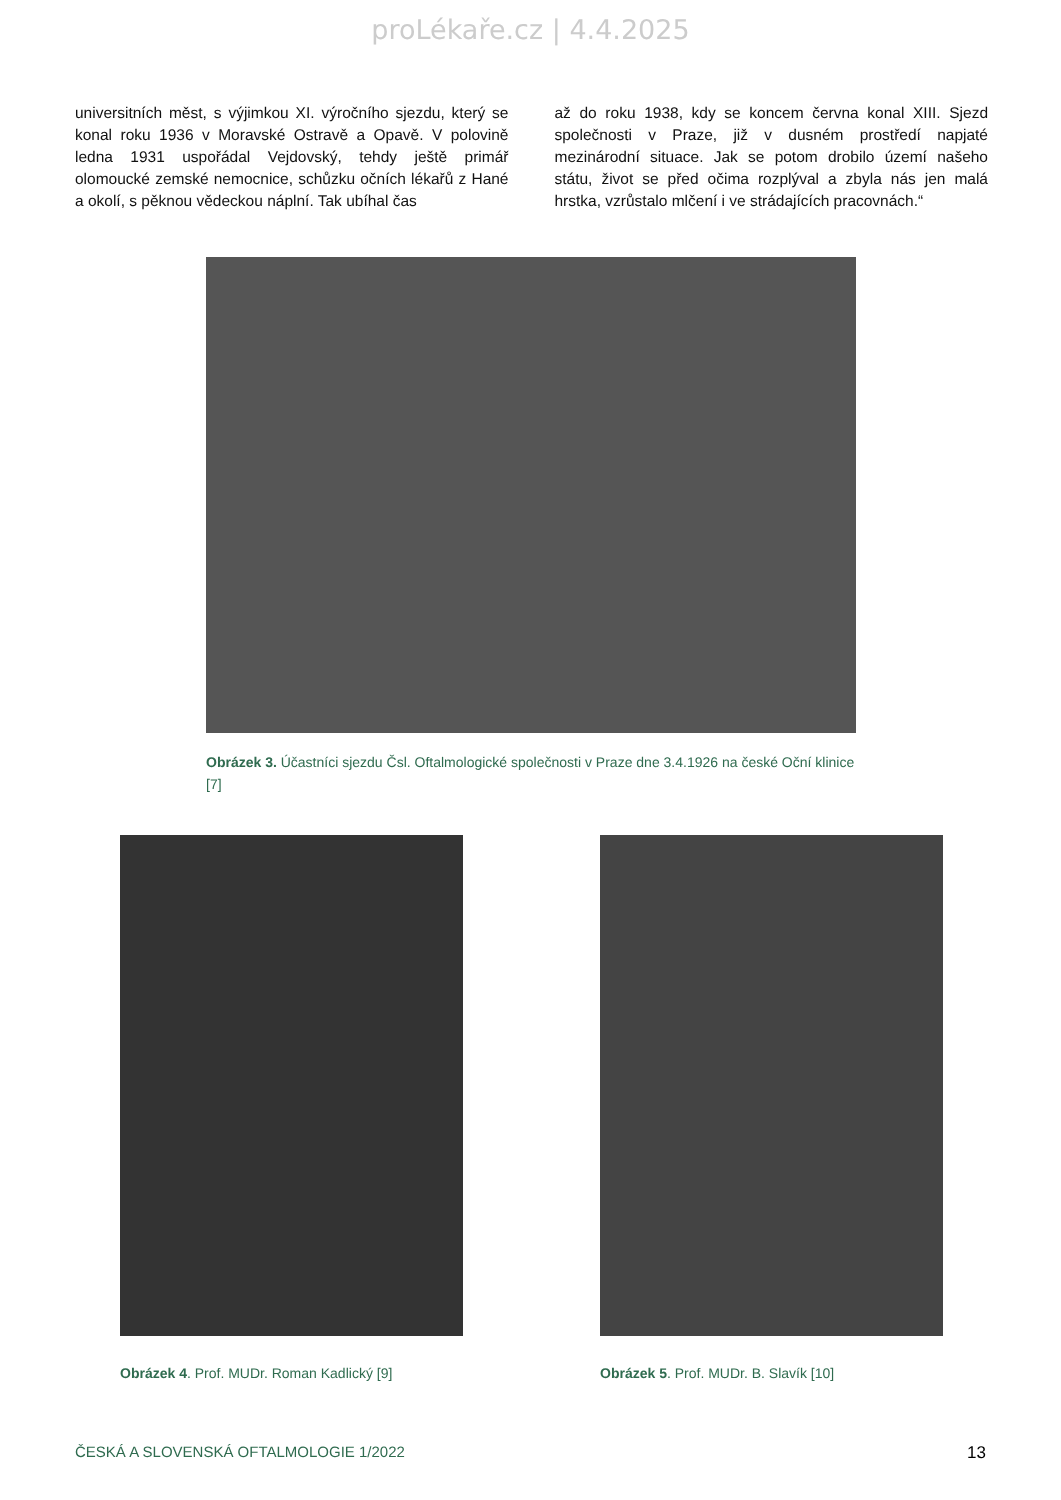proLékaře.cz | 4.4.2025
universitních měst, s výjimkou XI. výročního sjezdu, který se konal roku 1936 v Moravské Ostravě a Opavě. V polovině ledna 1931 uspořádal Vejdovský, tehdy ještě primář olomoucké zemské nemocnice, schůzku očních lékařů z Hané a okolí, s pěknou vědeckou náplní. Tak ubíhal čas
až do roku 1938, kdy se koncem června konal XIII. Sjezd společnosti v Praze, již v dusném prostředí napjaté mezinárodní situace. Jak se potom drobilo území našeho státu, život se před očima rozplýval a zbyla nás jen malá hrstka, vzrůstalo mlčení i ve strádajících pracovnách.“
Obrázek 3. Účastníci sjezdu Čsl. Oftalmologické společnosti v Praze dne 3.4.1926 na české Oční klinice [7]
Obrázek 4. Prof. MUDr. Roman Kadlický [9]
Obrázek 5. Prof. MUDr. B. Slavík [10]
ČESKÁ A SLOVENSKÁ OFTALMOLOGIE 1/2022 13